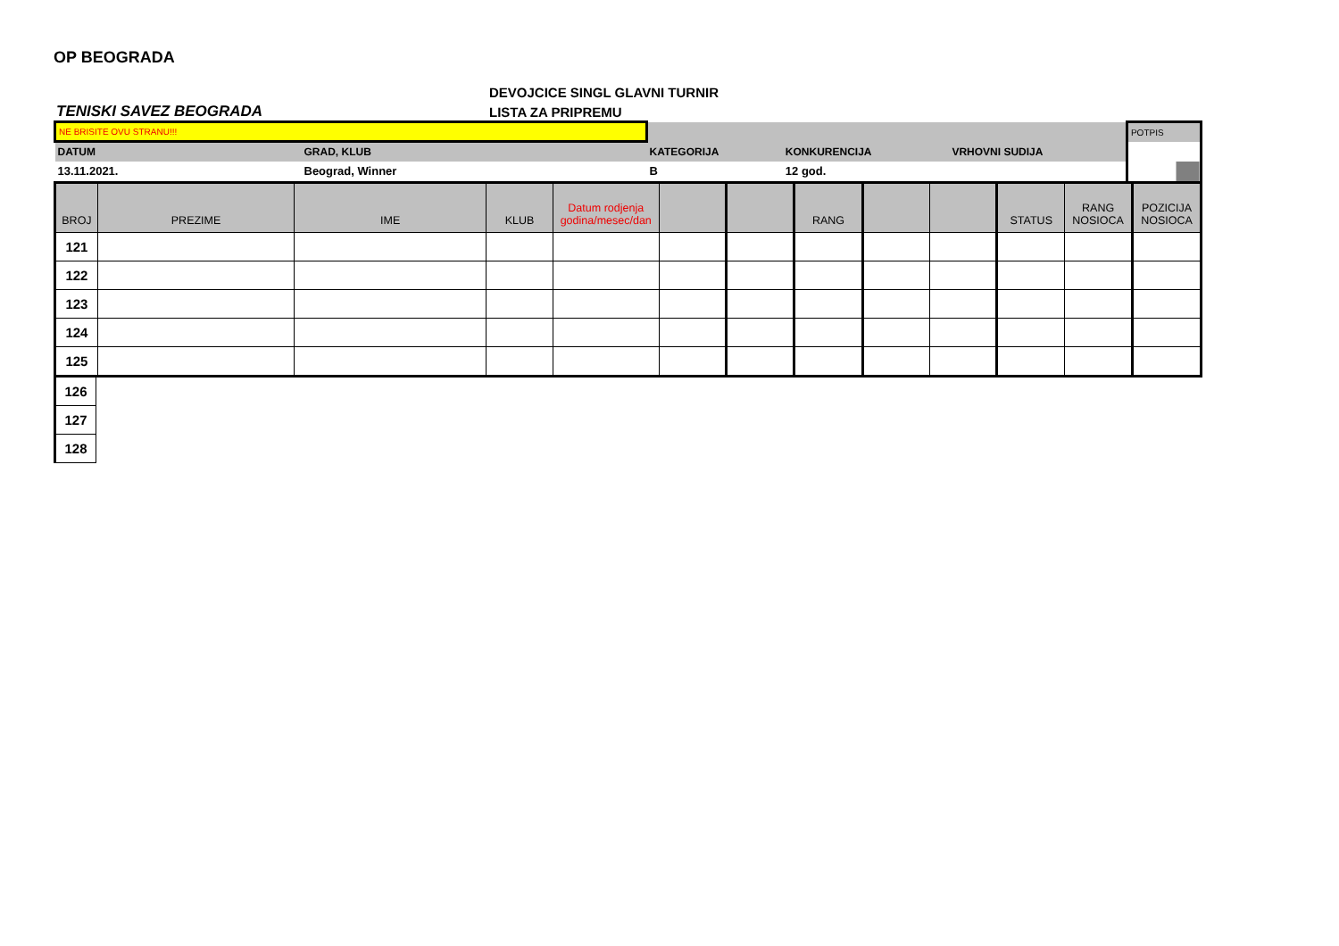OP BEOGRADA
TENISKI SAVEZ BEOGRADA
DEVOJCICE SINGL GLAVNI TURNIR
LISTA ZA PRIPREMU
| NE BRISITE OVU STRANU!!! | | | | | POTPIS |
| DATUM | GRAD, KLUB | KATEGORIJA | KONKURENCIJA | VRHOVNI SUDIJA | |
| 13.11.2021. | Beograd, Winner | B | 12 god. | | |
| BROJ | PREZIME | IME | KLUB | Datum rodjenja godina/mesec/dan | | | RANG | | | STATUS | RANG NOSIOCA | POZICIJA NOSIOCA |
| --- | --- | --- | --- | --- | --- | --- | --- | --- | --- | --- | --- | --- |
| 121 | | | | | | | | | | | | |
| 122 | | | | | | | | | | | | |
| 123 | | | | | | | | | | | | |
| 124 | | | | | | | | | | | | |
| 125 | | | | | | | | | | | | |
| 126 |
| 127 |
| 128 |